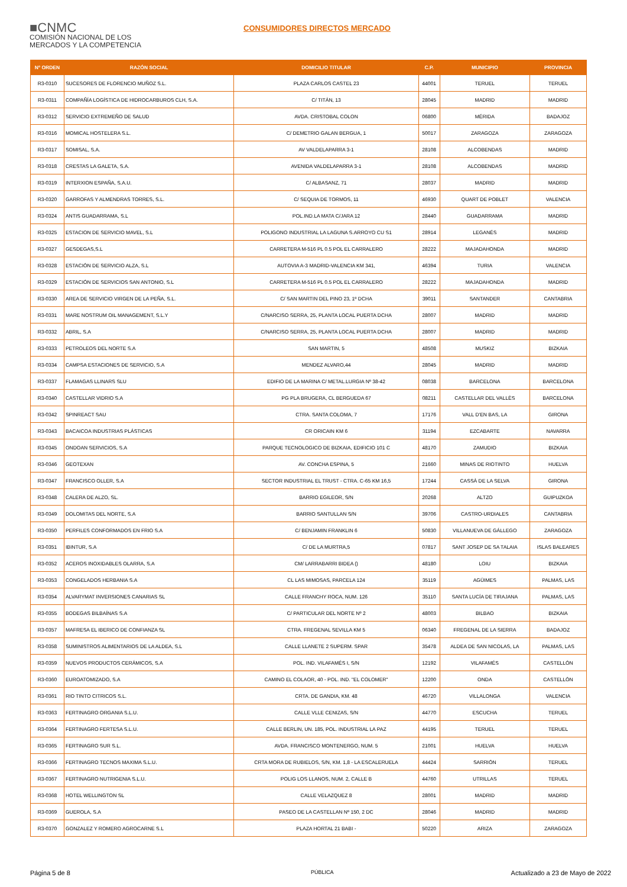■CNMC
COMISIÓN NACIONAL DE LOS
MERCADOS Y LA COMPETENCIA
CONSUMIDORES DIRECTOS MERCADO
| Nº ORDEN | RAZÓN SOCIAL | DOMICILIO TITULAR | C.P. | MUNICIPIO | PROVINCIA |
| --- | --- | --- | --- | --- | --- |
| R3-0310 | SUCESORES DE FLORENCIO MUÑOZ S.L. | PLAZA CARLOS CASTEL 23 | 44001 | TERUEL | TERUEL |
| R3-0311 | COMPAÑÍA LOGÍSTICA DE HIDROCARBUROS CLH, S.A. | C/ TITÁN, 13 | 28045 | MADRID | MADRID |
| R3-0312 | SERVICIO EXTREMEÑO DE SALUD | AVDA. CRISTOBAL COLON | 06800 | MÉRIDA | BADAJOZ |
| R3-0316 | MOMICAL HOSTELERA S.L. | C/ DEMETRIO GALAN BERGUA, 1 | 50017 | ZARAGOZA | ZARAGOZA |
| R3-0317 | SOMISAL, S.A. | AV VALDELAPARRA 3-1 | 28108 | ALCOBENDAS | MADRID |
| R3-0318 | CRESTAS LA GALETA, S.A. | AVENIDA VALDELAPARRA 3-1 | 28108 | ALCOBENDAS | MADRID |
| R3-0319 | INTERXION ESPAÑA, S.A.U. | C/ ALBASANZ, 71 | 28037 | MADRID | MADRID |
| R3-0320 | GARROFAS Y ALMENDRAS TORRES, S.L. | C/ SEQUIA DE TORMOS, 11 | 46930 | QUART DE POBLET | VALENCIA |
| R3-0324 | ANTIS GUADARRAMA, S.L | POL.IND.LA MATA C/JARA 12 | 28440 | GUADARRAMA | MADRID |
| R3-0325 | ESTACION DE SERVICIO MAVEL, S.L | POLIGONO INDUSTRIAL LA LAGUNA S.ARROYO CU S1 | 28914 | LEGANÉS | MADRID |
| R3-0327 | GESDEGAS,S.L | CARRETERA M-516 PL 0.5 POL EL CARRALERO | 28222 | MAJADAHONDA | MADRID |
| R3-0328 | ESTACIÓN DE SERVICIO ALZA, S.L | AUTOVIA A-3 MADRID-VALENCIA KM 341, | 46394 | TURIA | VALENCIA |
| R3-0329 | ESTACIÓN DE SERVICIOS SAN ANTONIO, S.L | CARRETERA M-516 PL 0.5 POL EL CARRALERO | 28222 | MAJADAHONDA | MADRID |
| R3-0330 | AREA DE SERVICIO VIRGEN DE LA PEÑA, S.L. | C/ SAN MARTIN DEL PINO 23, 1º DCHA | 39011 | SANTANDER | CANTABRIA |
| R3-0331 | MARE NOSTRUM OIL MANAGEMENT, S.L.Y | C/NARCISO SERRA, 25, PLANTA LOCAL PUERTA DCHA | 28007 | MADRID | MADRID |
| R3-0332 | ABRIL, S.A | C/NARCISO SERRA, 25, PLANTA LOCAL PUERTA DCHA | 28007 | MADRID | MADRID |
| R3-0333 | PETROLEOS DEL NORTE S.A | SAN MARTIN, 5 | 48508 | MUSKIZ | BIZKAIA |
| R3-0334 | CAMPSA ESTACIONES DE SERVICIO, S.A | MENDEZ ALVARO,44 | 28045 | MADRID | MADRID |
| R3-0337 | FLAMAGAS LLINARS SLU | EDIFIO DE LA MARINA C/ METAL.LURGIA Nº 38-42 | 08038 | BARCELONA | BARCELONA |
| R3-0340 | CASTELLAR VIDRIO S.A | PG PLA BRUGERA, CL BERGUEDA 67 | 08211 | CASTELLAR DEL VALLÈS | BARCELONA |
| R3-0342 | SPINREACT SAU | CTRA. SANTA COLOMA, 7 | 17176 | VALL D'EN BAS, LA | GIRONA |
| R3-0343 | BACAICOA INDUSTRIAS PLÁSTICAS | CR ORICAIN KM 6 | 31194 | EZCABARTE | NAVARRA |
| R3-0345 | ONDOAN SERVICIOS, S.A | PARQUE TECNOLOGICO DE BIZKAIA, EDIFICIO 101 C | 48170 | ZAMUDIO | BIZKAIA |
| R3-0346 | GEOTEXAN | AV. CONCHA ESPINA, 5 | 21660 | MINAS DE RIOTINTO | HUELVA |
| R3-0347 | FRANCISCO OLLER, S.A | SECTOR INDUSTRIAL EL TRUST - CTRA. C-65 KM 16,5 | 17244 | CASSÀ DE LA SELVA | GIRONA |
| R3-0348 | CALERA DE ALZO, SL. | BARRIO EGILEOR, S/N | 20268 | ALTZO | GUIPUZKOA |
| R3-0349 | DOLOMITAS DEL NORTE, S.A | BARRIO SANTULLAN S/N | 39706 | CASTRO-URDIALES | CANTABRIA |
| R3-0350 | PERFILES CONFORMADOS EN FRIO S.A | C/ BENJAMIN FRANKLIN 6 | 50830 | VILLANUEVA DE GÁLLEGO | ZARAGOZA |
| R3-0351 | IBINTUR, S.A | C/ DE LA MURTRA,5 | 07817 | SANT JOSEP DE SA TALAIA | ISLAS BALEARES |
| R3-0352 | ACEROS INOXIDABLES OLARRA, S.A | CM/ LARRABARRI BIDEA () | 48180 | LOIU | BIZKAIA |
| R3-0353 | CONGELADOS HERBANIA S.A | CL LAS MIMOSAS, PARCELA 124 | 35119 | AGÜIMES | PALMAS, LAS |
| R3-0354 | ALVARYMAT INVERSIONES CANARIAS SL | CALLE FRANCHY ROCA, NUM. 126 | 35110 | SANTA LUCÍA DE TIRAJANA | PALMAS, LAS |
| R3-0355 | BODEGAS BILBAÍNAS S.A | C/ PARTICULAR DEL NORTE Nº 2 | 48003 | BILBAO | BIZKAIA |
| R3-0357 | MAFRESA EL IBERICO DE CONFIANZA SL | CTRA. FREGENAL SEVILLA KM 5 | 06340 | FREGENAL DE LA SIERRA | BADAJOZ |
| R3-0358 | SUMINISTROS ALIMENTARIOS DE LA ALDEA, S.L | CALLE LLANETE 2 SUPERM. SPAR | 35478 | ALDEA DE SAN NICOLAS, LA | PALMAS, LAS |
| R3-0359 | NUEVOS PRODUCTOS CERÁMICOS, S.A | POL. IND. VILAFAMÉS I, S/N | 12192 | VILAFAMÉS | CASTELLÓN |
| R3-0360 | EUROATOMIZADO, S.A | CAMINO EL COLAOR, 40 - POL. IND. "EL COLOMER" | 12200 | ONDA | CASTELLÓN |
| R3-0361 | RIO TINTO CITRICOS S.L. | CRTA. DE GANDIA, KM. 48 | 46720 | VILLALONGA | VALENCIA |
| R3-0363 | FERTINAGRO ORGANIA S.L.U. | CALLE VLLE CENIZAS, S/N | 44770 | ESCUCHA | TERUEL |
| R3-0364 | FERTINAGRO FERTESA S.L.U. | CALLE BERLIN, UN. 185, POL. INDUSTRIAL LA PAZ | 44195 | TERUEL | TERUEL |
| R3-0365 | FERTINAGRO SUR S.L. | AVDA. FRANCISCO MONTENERGO, NUM. 5 | 21001 | HUELVA | HUELVA |
| R3-0366 | FERTINAGRO TECNOS MAXIMA S.L.U. | CRTA MORA DE RUBIELOS, S/N, KM. 1,8 - LA ESCALERUELA | 44424 | SARRIÓN | TERUEL |
| R3-0367 | FERTINAGRO NUTRIGENIA S.L.U. | POLIG LOS LLANOS, NUM. 2, CALLE B | 44760 | UTRILLAS | TERUEL |
| R3-0368 | HOTEL WELLINGTON SL | CALLE VELAZQUEZ 8 | 28001 | MADRID | MADRID |
| R3-0369 | GUEROLA, S.A | PASEO DE LA CASTELLAN Nº 150, 2 DC | 28046 | MADRID | MADRID |
| R3-0370 | GONZALEZ Y ROMERO AGROCARNE S.L | PLAZA HORTAL 21 BABI - | 50220 | ARIZA | ZARAGOZA |
Página 5 de 8 PÚBLICA Actualizado a 23 de Mayo de 2022